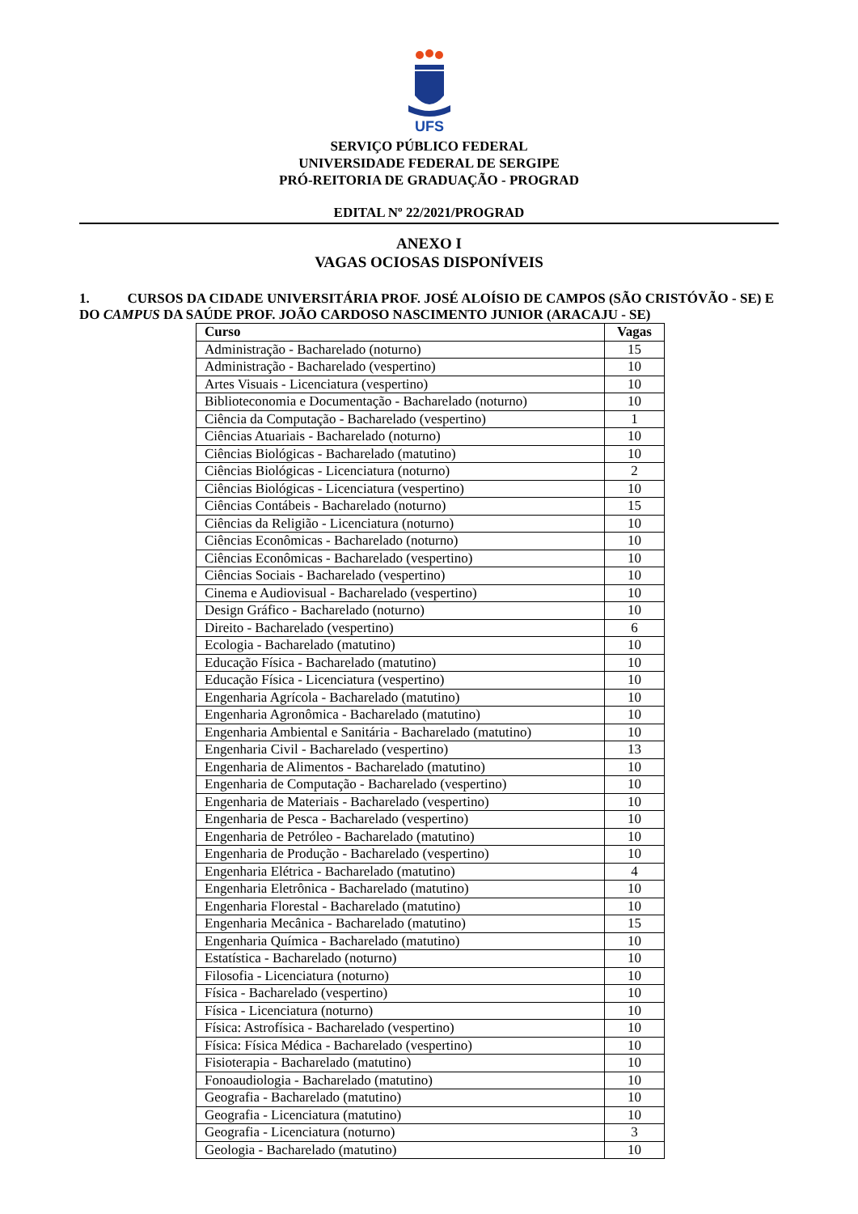UFS
SERVIÇO PÚBLICO FEDERAL
UNIVERSIDADE FEDERAL DE SERGIPE
PRÓ-REITORIA DE GRADUAÇÃO - PROGRAD
EDITAL Nº 22/2021/PROGRAD
ANEXO I
VAGAS OCIOSAS DISPONÍVEIS
1. CURSOS DA CIDADE UNIVERSITÁRIA PROF. JOSÉ ALOÍSIO DE CAMPOS (SÃO CRISTÓVÃO - SE) E DO CAMPUS DA SAÚDE PROF. JOÃO CARDOSO NASCIMENTO JUNIOR (ARACAJU - SE)
| Curso | Vagas |
| --- | --- |
| Administração - Bacharelado (noturno) | 15 |
| Administração - Bacharelado (vespertino) | 10 |
| Artes Visuais - Licenciatura (vespertino) | 10 |
| Biblioteconomia e Documentação - Bacharelado (noturno) | 10 |
| Ciência da Computação - Bacharelado (vespertino) | 1 |
| Ciências Atuariais - Bacharelado (noturno) | 10 |
| Ciências Biológicas - Bacharelado (matutino) | 10 |
| Ciências Biológicas - Licenciatura (noturno) | 2 |
| Ciências Biológicas - Licenciatura (vespertino) | 10 |
| Ciências Contábeis - Bacharelado (noturno) | 15 |
| Ciências da Religião - Licenciatura (noturno) | 10 |
| Ciências Econômicas - Bacharelado (noturno) | 10 |
| Ciências Econômicas - Bacharelado (vespertino) | 10 |
| Ciências Sociais - Bacharelado (vespertino) | 10 |
| Cinema e Audiovisual - Bacharelado (vespertino) | 10 |
| Design Gráfico - Bacharelado (noturno) | 10 |
| Direito - Bacharelado (vespertino) | 6 |
| Ecologia - Bacharelado (matutino) | 10 |
| Educação Física - Bacharelado (matutino) | 10 |
| Educação Física - Licenciatura (vespertino) | 10 |
| Engenharia Agrícola - Bacharelado (matutino) | 10 |
| Engenharia Agronômica - Bacharelado (matutino) | 10 |
| Engenharia Ambiental e Sanitária - Bacharelado (matutino) | 10 |
| Engenharia Civil - Bacharelado (vespertino) | 13 |
| Engenharia de Alimentos - Bacharelado (matutino) | 10 |
| Engenharia de Computação - Bacharelado (vespertino) | 10 |
| Engenharia de Materiais - Bacharelado (vespertino) | 10 |
| Engenharia de Pesca - Bacharelado (vespertino) | 10 |
| Engenharia de Petróleo - Bacharelado (matutino) | 10 |
| Engenharia de Produção - Bacharelado (vespertino) | 10 |
| Engenharia Elétrica - Bacharelado (matutino) | 4 |
| Engenharia Eletrônica - Bacharelado (matutino) | 10 |
| Engenharia Florestal - Bacharelado (matutino) | 10 |
| Engenharia Mecânica - Bacharelado (matutino) | 15 |
| Engenharia Química - Bacharelado (matutino) | 10 |
| Estatística - Bacharelado (noturno) | 10 |
| Filosofia - Licenciatura (noturno) | 10 |
| Física - Bacharelado (vespertino) | 10 |
| Física - Licenciatura (noturno) | 10 |
| Física: Astrofísica - Bacharelado (vespertino) | 10 |
| Física: Física Médica - Bacharelado (vespertino) | 10 |
| Fisioterapia - Bacharelado (matutino) | 10 |
| Fonoaudiologia - Bacharelado (matutino) | 10 |
| Geografia - Bacharelado (matutino) | 10 |
| Geografia - Licenciatura (matutino) | 10 |
| Geografia - Licenciatura (noturno) | 3 |
| Geologia - Bacharelado (matutino) | 10 |